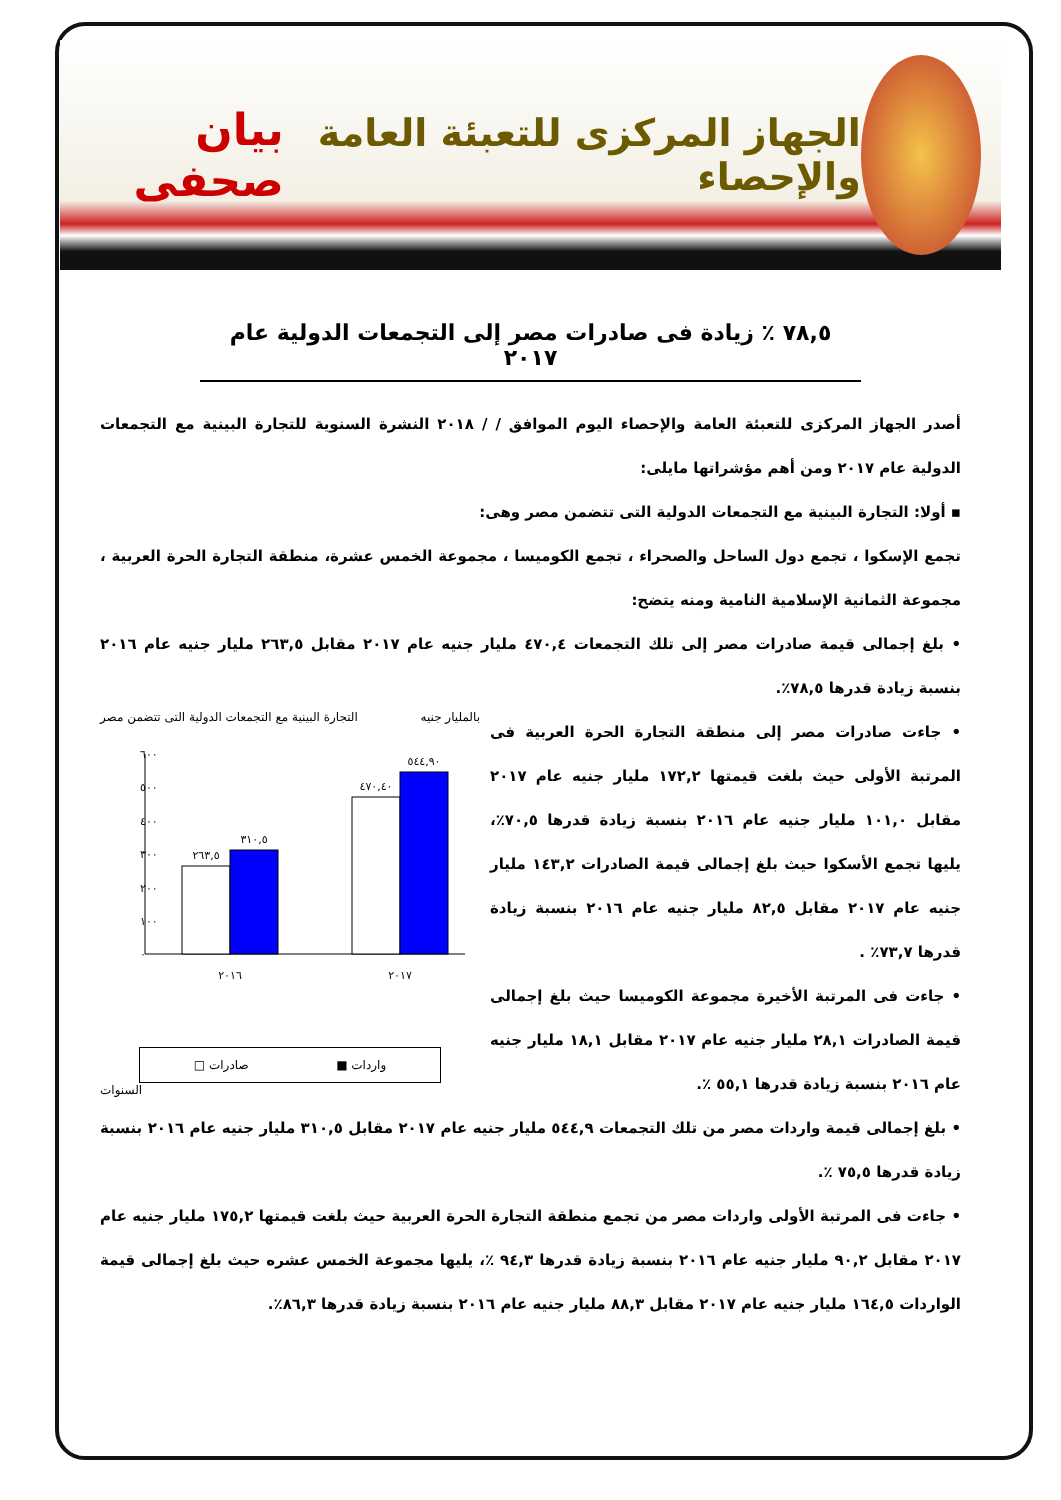الجهاز المركزى للتعبئة العامة والإحصاء
بيان صحفى
٧٨,٥ ٪ زيادة فى صادرات مصر إلى التجمعات الدولية عام ٢٠١٧
أصدر الجهاز المركزى للتعبئة العامة والإحصاء اليوم الموافق / / ٢٠١٨ النشرة السنوية للتجارة البينية مع التجمعات الدولية عام ٢٠١٧ ومن أهم مؤشراتها مايلى:
▪ أولا: التجارة البينية مع التجمعات الدولية التى تتضمن مصر وهى:
تجمع الإسكوا ، تجمع دول الساحل والصحراء ، تجمع الكوميسا ، مجموعة الخمس عشرة، منطقة التجارة الحرة العربية ، مجموعة الثمانية الإسلامية النامية ومنه يتضح:
• بلغ إجمالى قيمة صادرات مصر إلى تلك التجمعات ٤٧٠,٤ مليار جنيه عام ٢٠١٧ مقابل ٢٦٣,٥ مليار جنيه عام ٢٠١٦ بنسبة زيادة قدرها ٧٨,٥٪.
• جاءت صادرات مصر إلى منطقة التجارة الحرة العربية فى المرتبة الأولى حيث بلغت قيمتها ١٧٢,٢ مليار جنيه عام ٢٠١٧ مقابل ١٠١,٠ مليار جنيه عام ٢٠١٦ بنسبة زيادة قدرها ٧٠,٥٪، يليها تجمع الأسكوا حيث بلغ إجمالى قيمة الصادرات ١٤٣,٢ مليار جنيه عام ٢٠١٧ مقابل ٨٢,٥ مليار جنيه عام ٢٠١٦ بنسبة زيادة قدرها ٧٣,٧٪ .
• جاءت فى المرتبة الأخيرة مجموعة الكوميسا حيث بلغ إجمالى قيمة الصادرات ٢٨,١ مليار جنيه عام ٢٠١٧ مقابل ١٨,١ مليار جنيه عام ٢٠١٦ بنسبة زيادة قدرها ٥٥,١ ٪.
بالمليار جنيه التجارة البينية مع التجمعات الدولية التى تتضمن مصر
٦٠٠
٥٠٠
٤٠٠
٣٠٠
٢٠٠
١٠٠
٠
٢٦٣,٥
٣١٠,٥
٤٧٠,٤٠
٥٤٤,٩٠
٢٠١٦
٢٠١٧
واردات ■ صادرات □
السنوات
• بلغ إجمالى قيمة واردات مصر من تلك التجمعات ٥٤٤,٩ مليار جنيه عام ٢٠١٧ مقابل ٣١٠,٥ مليار جنيه عام ٢٠١٦ بنسبة زيادة قدرها ٧٥,٥ ٪.
• جاءت فى المرتبة الأولى واردات مصر من تجمع منطقة التجارة الحرة العربية حيث بلغت قيمتها ١٧٥,٢ مليار جنيه عام ٢٠١٧ مقابل ٩٠,٢ مليار جنيه عام ٢٠١٦ بنسبة زيادة قدرها ٩٤,٣ ٪، يليها مجموعة الخمس عشره حيث بلغ إجمالى قيمة الواردات ١٦٤,٥ مليار جنيه عام ٢٠١٧ مقابل ٨٨,٣ مليار جنيه عام ٢٠١٦ بنسبة زيادة قدرها ٨٦,٣٪.